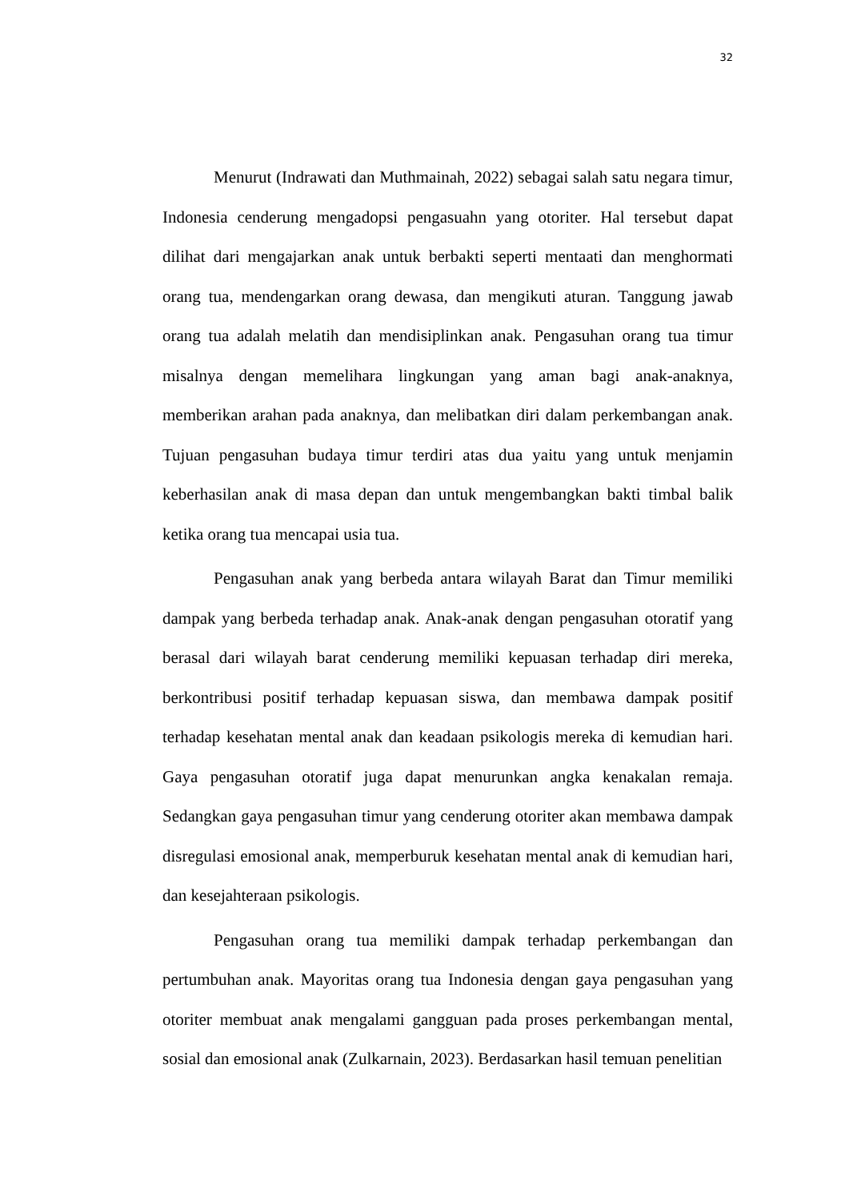32
Menurut (Indrawati dan Muthmainah, 2022) sebagai salah satu negara timur, Indonesia cenderung mengadopsi pengasuahn yang otoriter. Hal tersebut dapat dilihat dari mengajarkan anak untuk berbakti seperti mentaati dan menghormati orang tua, mendengarkan orang dewasa, dan mengikuti aturan. Tanggung jawab orang tua adalah melatih dan mendisiplinkan anak. Pengasuhan orang tua timur misalnya dengan memelihara lingkungan yang aman bagi anak-anaknya, memberikan arahan pada anaknya, dan melibatkan diri dalam perkembangan anak. Tujuan pengasuhan budaya timur terdiri atas dua yaitu yang untuk menjamin keberhasilan anak di masa depan dan untuk mengembangkan bakti timbal balik ketika orang tua mencapai usia tua.
Pengasuhan anak yang berbeda antara wilayah Barat dan Timur memiliki dampak yang berbeda terhadap anak. Anak-anak dengan pengasuhan otoratif yang berasal dari wilayah barat cenderung memiliki kepuasan terhadap diri mereka, berkontribusi positif terhadap kepuasan siswa, dan membawa dampak positif terhadap kesehatan mental anak dan keadaan psikologis mereka di kemudian hari. Gaya pengasuhan otoratif juga dapat menurunkan angka kenakalan remaja. Sedangkan gaya pengasuhan timur yang cenderung otoriter akan membawa dampak disregulasi emosional anak, memperburuk kesehatan mental anak di kemudian hari, dan kesejahteraan psikologis.
Pengasuhan orang tua memiliki dampak terhadap perkembangan dan pertumbuhan anak. Mayoritas orang tua Indonesia dengan gaya pengasuhan yang otoriter membuat anak mengalami gangguan pada proses perkembangan mental, sosial dan emosional anak (Zulkarnain, 2023). Berdasarkan hasil temuan penelitian